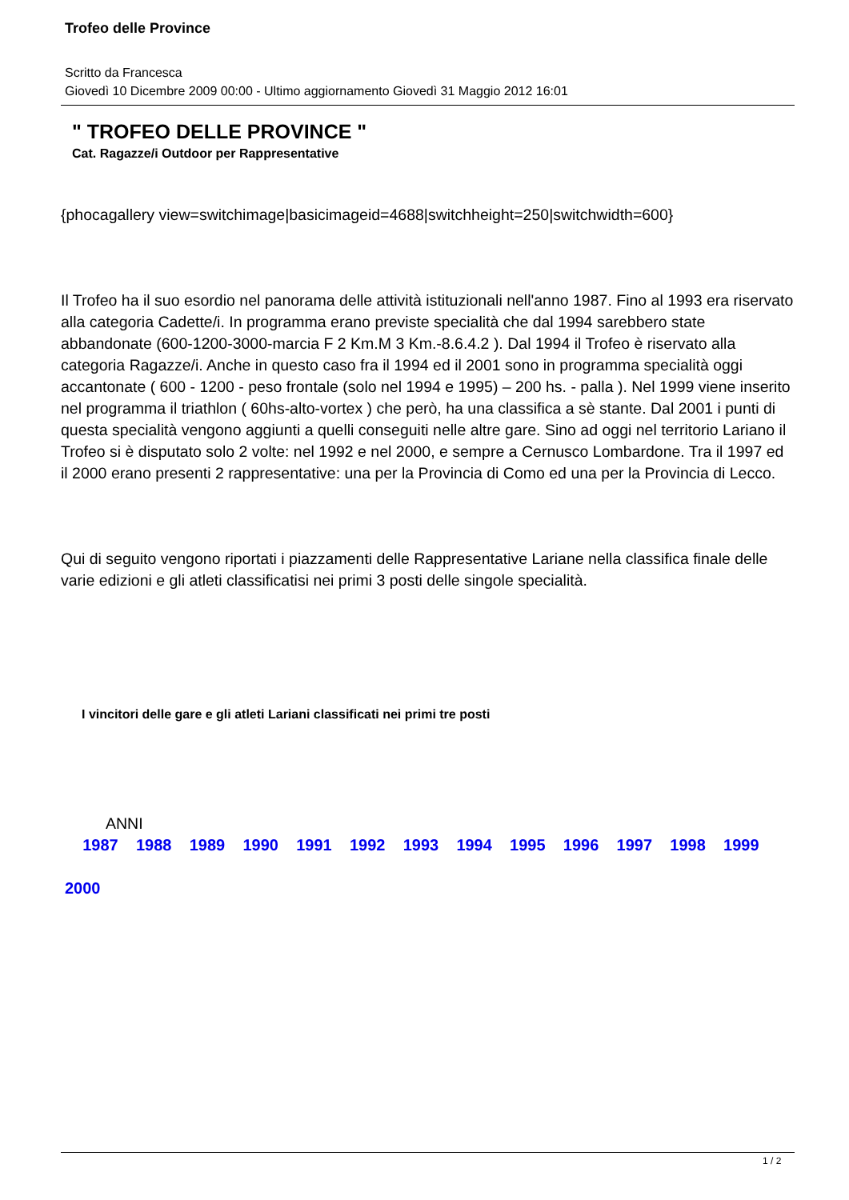Trofeo delle Province
Scritto da Francesca
Giovedì 10 Dicembre 2009 00:00 - Ultimo aggiornamento Giovedì 31 Maggio 2012 16:01
" TROFEO DELLE PROVINCE "
Cat. Ragazze/i Outdoor per Rappresentative
{phocagallery view=switchimage|basicimageid=4688|switchheight=250|switchwidth=600}
Il Trofeo ha il suo esordio nel panorama delle attività istituzionali nell'anno 1987. Fino al 1993 era riservato alla categoria Cadette/i. In programma erano previste specialità che dal 1994 sarebbero state abbandonate (600-1200-3000-marcia F 2 Km.M 3 Km.-8.6.4.2 ). Dal 1994 il Trofeo è riservato alla categoria Ragazze/i. Anche in questo caso fra il 1994 ed il 2001 sono in programma specialità oggi accantonate ( 600 - 1200 - peso frontale (solo nel 1994 e 1995) – 200 hs. - palla ). Nel 1999 viene inserito nel programma il triathlon ( 60hs-alto-vortex ) che però, ha una classifica a sè stante. Dal 2001 i punti di questa specialità vengono aggiunti a quelli conseguiti nelle altre gare. Sino ad oggi nel territorio Lariano il Trofeo si è disputato solo 2 volte: nel 1992 e nel 2000, e sempre a Cernusco Lombardone. Tra il 1997 ed il 2000 erano presenti 2 rappresentative: una per la Provincia di Como ed una per la Provincia di Lecco.
Qui di seguito vengono riportati i piazzamenti delle Rappresentative Lariane nella classifica finale delle varie edizioni e gli atleti classificatisi nei primi 3 posti delle singole specialità.
I vincitori delle gare e gli atleti Lariani classificati nei primi tre posti
ANNI
1987 1988 1989 1990 1991 1992 1993 1994 1995 1996 1997 1998 1999
2000
1 / 2